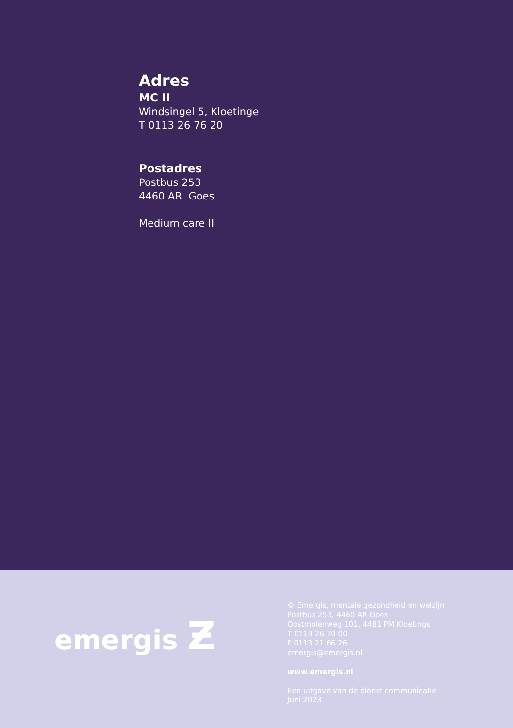Adres
MC II
Windsingel 5, Kloetinge
T 0113 26 76 20
Postadres
Postbus 253
4460 AR Goes
Medium care II
emergis Ƶ
© Emergis, mentale gezondheid en welzijn
Postbus 253, 4460 AR Goes
Oostmolenweg 101, 4481 PM Kloetinge
T 0113 26 70 00
F 0113 21 66 26
emergis@emergis.nl
www.emergis.nl
Een uitgave van de dienst communicatie
Juni 2023